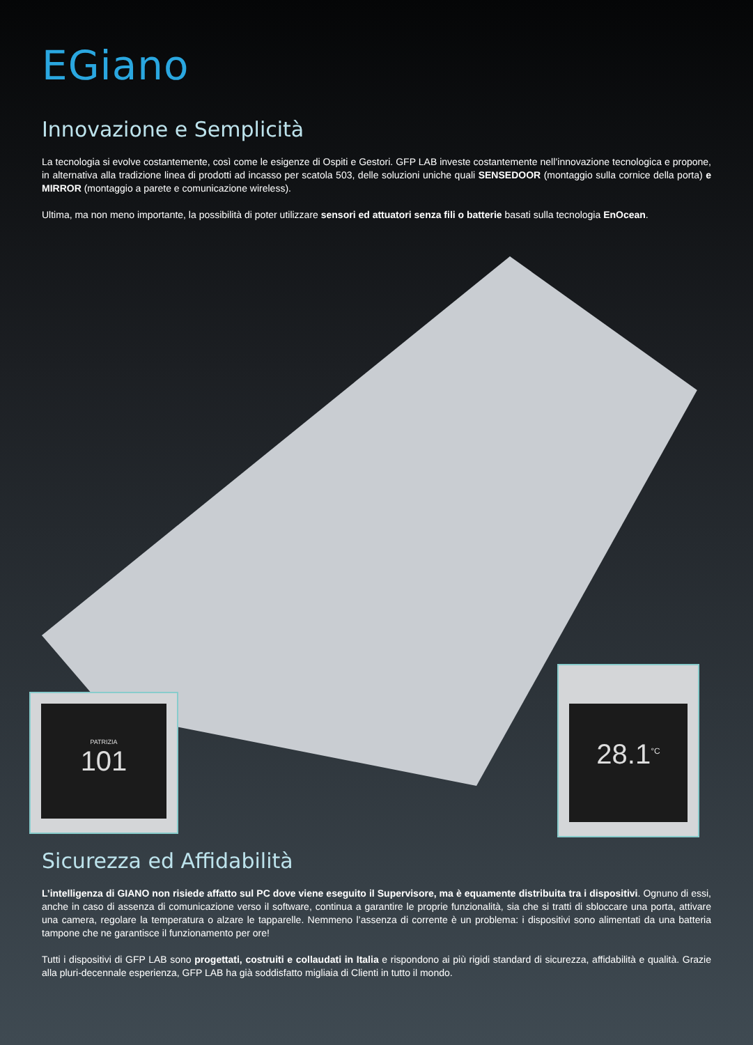EGiano
Innovazione e Semplicità
La tecnologia si evolve costantemente, così come le esigenze di Ospiti e Gestori. GFP LAB investe costantemente nell’innovazione tecnologica e propone, in alternativa alla tradizione linea di prodotti ad incasso per scatola 503, delle soluzioni uniche quali SENSEDOOR (montaggio sulla cornice della porta) e MIRROR (montaggio a parete e comunicazione wireless).
Ultima, ma non meno importante, la possibilità di poter utilizzare sensori ed attuatori senza fili o batterie basati sulla tecnologia EnOcean.
PATRIZIA
101
28.1<sup>°C</sup>
Sicurezza ed Affidabilità
L’intelligenza di GIANO non risiede affatto sul PC dove viene eseguito il Supervisore, ma è equamente distribuita tra i dispositivi. Ognuno di essi, anche in caso di assenza di comunicazione verso il software, continua a garantire le proprie funzionalità, sia che si tratti di sbloccare una porta, attivare una camera, regolare la temperatura o alzare le tapparelle. Nemmeno l’assenza di corrente è un problema: i dispositivi sono alimentati da una batteria tampone che ne garantisce il funzionamento per ore!
Tutti i dispositivi di GFP LAB sono progettati, costruiti e collaudati in Italia e rispondono ai più rigidi standard di sicurezza, affidabilità e qualità. Grazie alla pluri-decennale esperienza, GFP LAB ha già soddisfatto migliaia di Clienti in tutto il mondo.